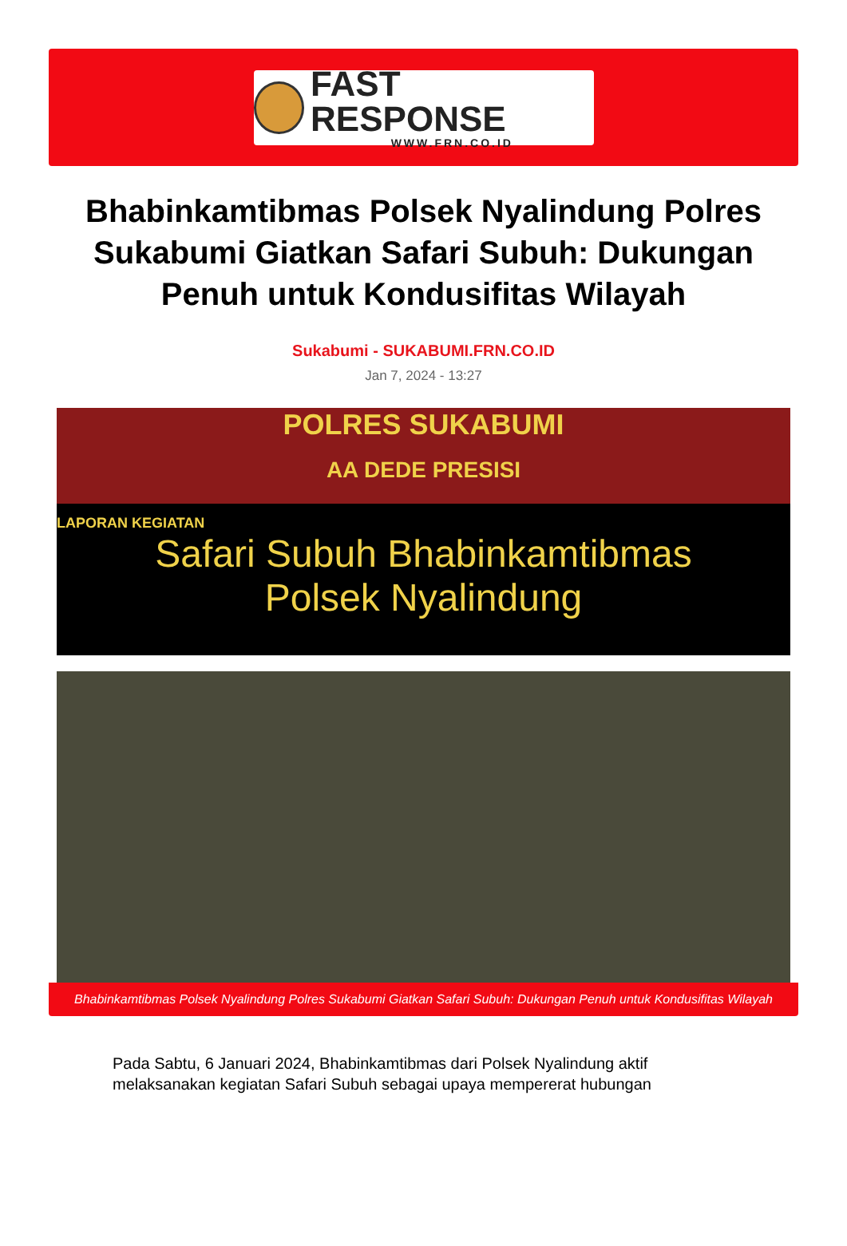FAST RESPONSE
WWW.FRN.CO.ID
Bhabinkamtibmas Polsek Nyalindung Polres Sukabumi Giatkan Safari Subuh: Dukungan Penuh untuk Kondusifitas Wilayah
Sukabumi - SUKABUMI.FRN.CO.ID
Jan 7, 2024 - 13:27
POLRES SUKABUMI
AA DEDE PRESISI
LAPORAN KEGIATAN
Safari Subuh Bhabinkamtibmas
Polsek Nyalindung
Bhabinkamtibmas Polsek Nyalindung Polres Sukabumi Giatkan Safari Subuh: Dukungan Penuh untuk Kondusifitas Wilayah
Pada Sabtu, 6 Januari 2024, Bhabinkamtibmas dari Polsek Nyalindung aktif melaksanakan kegiatan Safari Subuh sebagai upaya mempererat hubungan